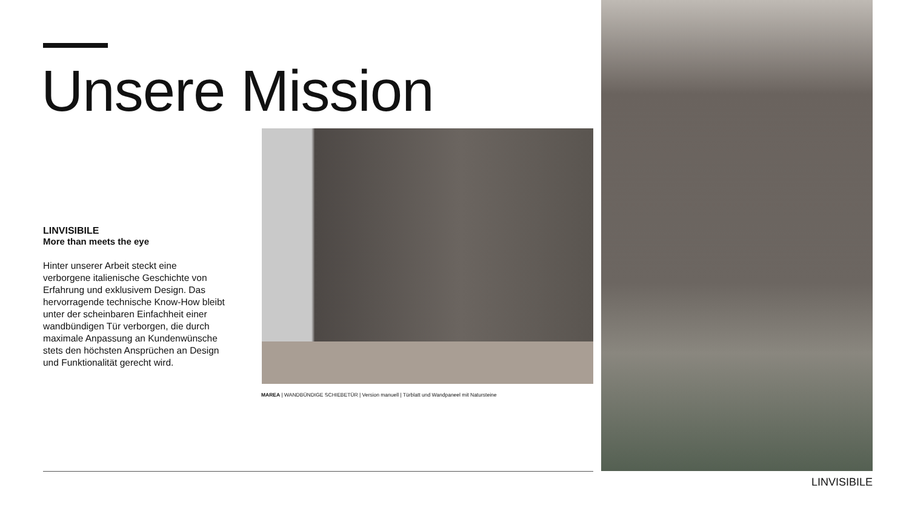Unsere Mission
LINVISIBILE
More than meets the eye
Hinter unserer Arbeit steckt eine verborgene italienische Geschichte von Erfahrung und exklusivem Design. Das hervorragende technische Know-How bleibt unter der scheinbaren Einfachheit einer wandbündigen Tür verborgen, die durch maximale Anpassung an Kundenwünsche stets den höchsten Ansprüchen an Design und Funktionalität gerecht wird.
MAREA | WANDBÜNDIGE SCHIEBETÜR | Version manuell | Türblatt und Wandpaneel mit Natursteine
LINVISIBILE